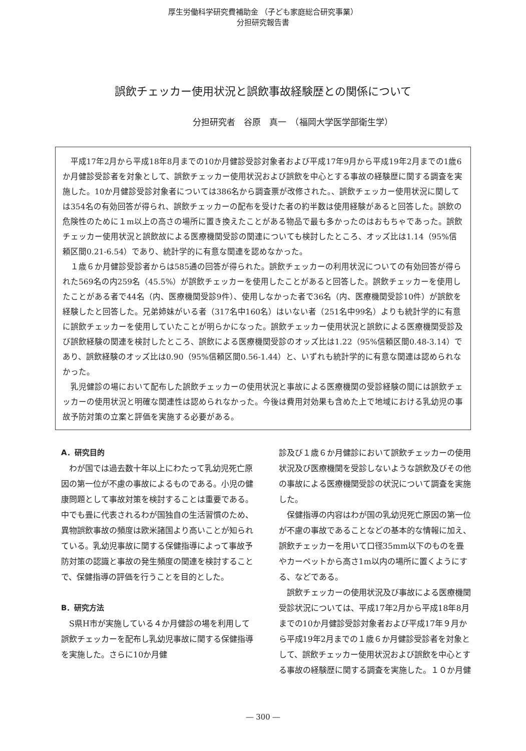厚生労働科学研究費補助金 （子ども家庭総合研究事業）
分担研究報告書
誤飲チェッカー使用状況と誤飲事故経験歴との関係について
分担研究者　谷原　真一　（福岡大学医学部衛生学）
平成17年2月から平成18年8月までの10か月健診受診対象者および平成17年9月から平成19年2月までの1歳6か月健診受診者を対象として、誤飲チェッカー使用状況および誤飲を中心とする事故の経験歴に関する調査を実施した。10か月健診受診対象者については386名から調査票が改修された。、誤飲チェッカー使用状況に関しては354名の有効回答が得られ、誤飲チェッカーの配布を受けた者の約半数は使用経験があると回答した。誤飲の危険性のために１m以上の高さの場所に置き換えたことがある物品で最も多かったのはおもちゃであった。誤飲チェッカー使用状況と誤飲故による医療機関受診の関連についても検討したところ、オッズ比は1.14（95%信頼区間0.21-6.54）であり、統計学的に有意な関連を認めなかった。
１歳６か月健診受診者からは585通の回答が得られた。誤飲チェッカーの利用状況についての有効回答が得られた569名の内259名（45.5%）が誤飲チェッカーを使用したことがあると回答した。誤飲チェッカーを使用したことがある者で44名（内、医療機関受診9件）、使用しなかった者で36名（内、医療機関受診10件）が誤飲を経験したと回答した。兄弟姉妹がいる者（317名中160名）はいない者（251名中99名）よりも統計学的に有意に誤飲チェッカーを使用していたことが明らかになった。誤飲チェッカー使用状況と誤飲による医療機関受診及び誤飲経験の関連を検討したところ、誤飲による医療機関受診のオッズ比は1.22（95%信頼区間0.48-3.14）であり、誤飲経験のオッズ比は0.90（95%信頼区間0.56-1.44）と、いずれも統計学的に有意な関連は認められなかった。
乳児健診の場において配布した誤飲チェッカーの使用状況と事故による医療機関の受診経験の間には誤飲チェッカーの使用状況と明確な関連性は認められなかった。今後は費用対効果も含めた上で地域における乳幼児の事故予防対策の立案と評価を実施する必要がある。
A．研究目的
わが国では過去数十年以上にわたって乳幼児死亡原因の第一位が不慮の事故によるものである。小児の健康問題として事故対策を検討することは重要である。中でも畳に代表されるわが国独自の生活習慣のため、異物誤飲事故の頻度は欧米諸国より高いことが知られている。乳幼児事故に関する保健指導によって事故予防対策の認識と事故の発生頻度の関連を検討することで、保健指導の評価を行うことを目的とした。
B．研究方法
S県H市が実施している４か月健診の場を利用して誤飲チェッカーを配布し乳幼児事故に関する保健指導を実施した。さらに10か月健
診及び１歳６か月健診において誤飲チェッカーの使用状況及び医療機関を受診しないような誤飲及びその他の事故による医療機関受診の状況について調査を実施した。
保健指導の内容はわが国の乳幼児死亡原因の第一位が不慮の事故であることなどの基本的な情報に加え、誤飲チェッカーを用いて口径35mm以下のものを畳やカーペットから高さ1m以内の場所に置くようにする、などである。
誤飲チェッカーの使用状況及び事故による医療機関受診状況については、平成17年2月から平成18年8月までの10か月健診受診対象者および平成17年９月から平成19年2月までの１歳６か月健診受診者を対象として、誤飲チェッカー使用状況および誤飲を中心とする事故の経験歴に関する調査を実施した。１０か月健
― 300 ―